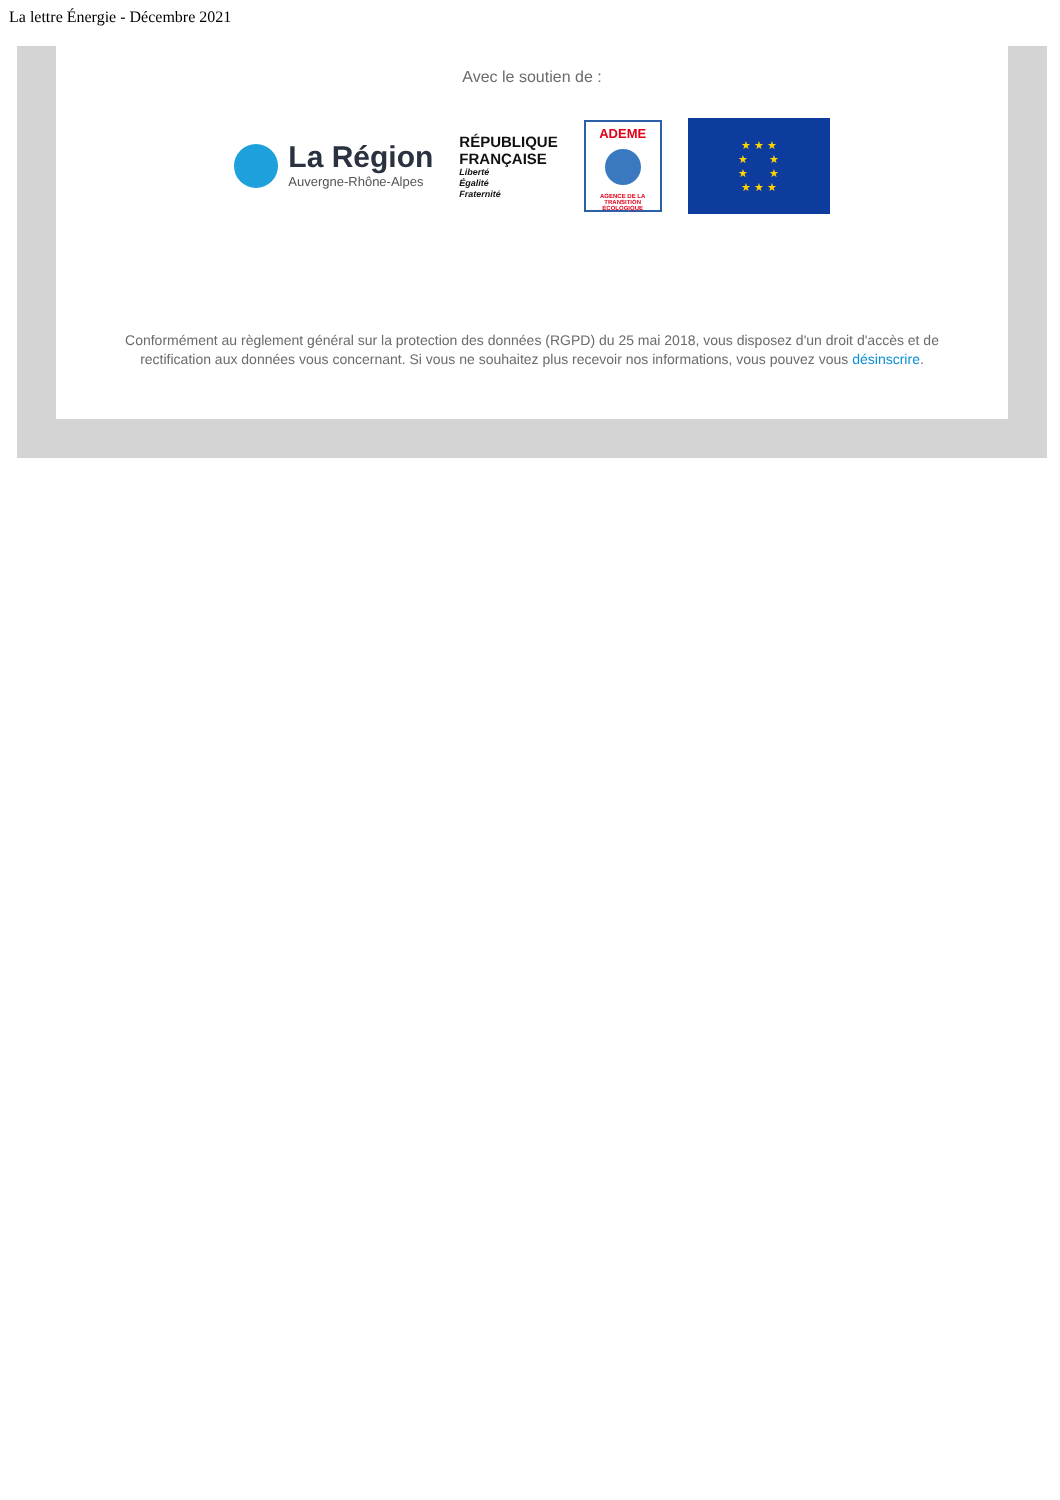La lettre Énergie - Décembre 2021
Avec le soutien de :
La Région
Auvergne-Rhône-Alpes
RÉPUBLIQUE
FRANÇAISE
Liberté
Égalité
Fraternité
ADEME
AGENCE DE LA TRANSITION ÉCOLOGIQUE
★ ★ ★
★ ★
★ ★
★ ★ ★
Conformément au règlement général sur la protection des données (RGPD) du 25 mai 2018, vous disposez d'un droit d'accès et de rectification aux données vous concernant. Si vous ne souhaitez plus recevoir nos informations, vous pouvez vous désinscrire.